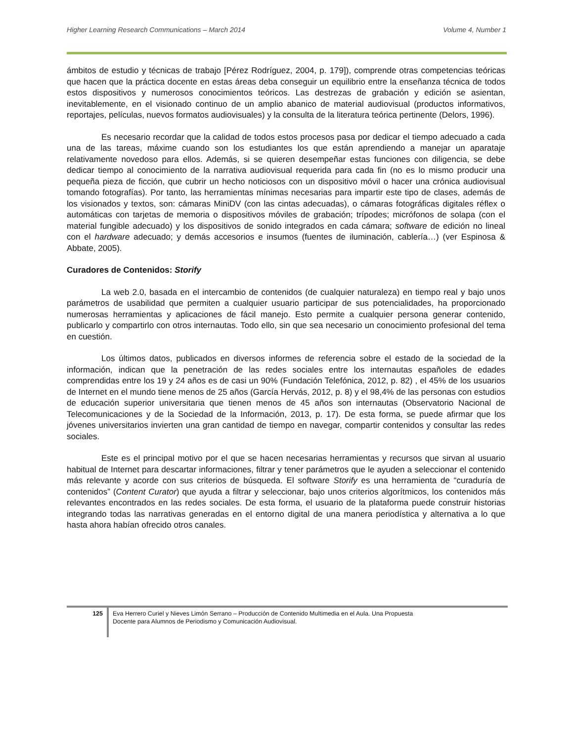Higher Learning Research Communications – March 2014 Volume 4, Number 1
ámbitos de estudio y técnicas de trabajo [Pérez Rodríguez, 2004, p. 179]), comprende otras competencias teóricas que hacen que la práctica docente en estas áreas deba conseguir un equilibrio entre la enseñanza técnica de todos estos dispositivos y numerosos conocimientos teóricos. Las destrezas de grabación y edición se asientan, inevitablemente, en el visionado continuo de un amplio abanico de material audiovisual (productos informativos, reportajes, películas, nuevos formatos audiovisuales) y la consulta de la literatura teórica pertinente (Delors, 1996).
Es necesario recordar que la calidad de todos estos procesos pasa por dedicar el tiempo adecuado a cada una de las tareas, máxime cuando son los estudiantes los que están aprendiendo a manejar un aparataje relativamente novedoso para ellos. Además, si se quieren desempeñar estas funciones con diligencia, se debe dedicar tiempo al conocimiento de la narrativa audiovisual requerida para cada fin (no es lo mismo producir una pequeña pieza de ficción, que cubrir un hecho noticiosos con un dispositivo móvil o hacer una crónica audiovisual tomando fotografías). Por tanto, las herramientas mínimas necesarias para impartir este tipo de clases, además de los visionados y textos, son: cámaras MiniDV (con las cintas adecuadas), o cámaras fotográficas digitales réflex o automáticas con tarjetas de memoria o dispositivos móviles de grabación; trípodes; micrófonos de solapa (con el material fungible adecuado) y los dispositivos de sonido integrados en cada cámara; software de edición no lineal con el hardware adecuado; y demás accesorios e insumos (fuentes de iluminación, cablería…) (ver Espinosa & Abbate, 2005).
Curadores de Contenidos: Storify
La web 2.0, basada en el intercambio de contenidos (de cualquier naturaleza) en tiempo real y bajo unos parámetros de usabilidad que permiten a cualquier usuario participar de sus potencialidades, ha proporcionado numerosas herramientas y aplicaciones de fácil manejo. Esto permite a cualquier persona generar contenido, publicarlo y compartirlo con otros internautas. Todo ello, sin que sea necesario un conocimiento profesional del tema en cuestión.
Los últimos datos, publicados en diversos informes de referencia sobre el estado de la sociedad de la información, indican que la penetración de las redes sociales entre los internautas españoles de edades comprendidas entre los 19 y 24 años es de casi un 90% (Fundación Telefónica, 2012, p. 82) , el 45% de los usuarios de Internet en el mundo tiene menos de 25 años (García Hervás, 2012, p. 8) y el 98,4% de las personas con estudios de educación superior universitaria que tienen menos de 45 años son internautas (Observatorio Nacional de Telecomunicaciones y de la Sociedad de la Información, 2013, p. 17). De esta forma, se puede afirmar que los jóvenes universitarios invierten una gran cantidad de tiempo en navegar, compartir contenidos y consultar las redes sociales.
Este es el principal motivo por el que se hacen necesarias herramientas y recursos que sirvan al usuario habitual de Internet para descartar informaciones, filtrar y tener parámetros que le ayuden a seleccionar el contenido más relevante y acorde con sus criterios de búsqueda. El software Storify es una herramienta de “curaduría de contenidos” (Content Curator) que ayuda a filtrar y seleccionar, bajo unos criterios algorítmicos, los contenidos más relevantes encontrados en las redes sociales. De esta forma, el usuario de la plataforma puede construir historias integrando todas las narrativas generadas en el entorno digital de una manera periodística y alternativa a lo que hasta ahora habían ofrecido otros canales.
125
Eva Herrero Curiel y Nieves Limón Serrano – Producción de Contenido Multimedia en el Aula. Una Propuesta
Docente para Alumnos de Periodismo y Comunicación Audiovisual.